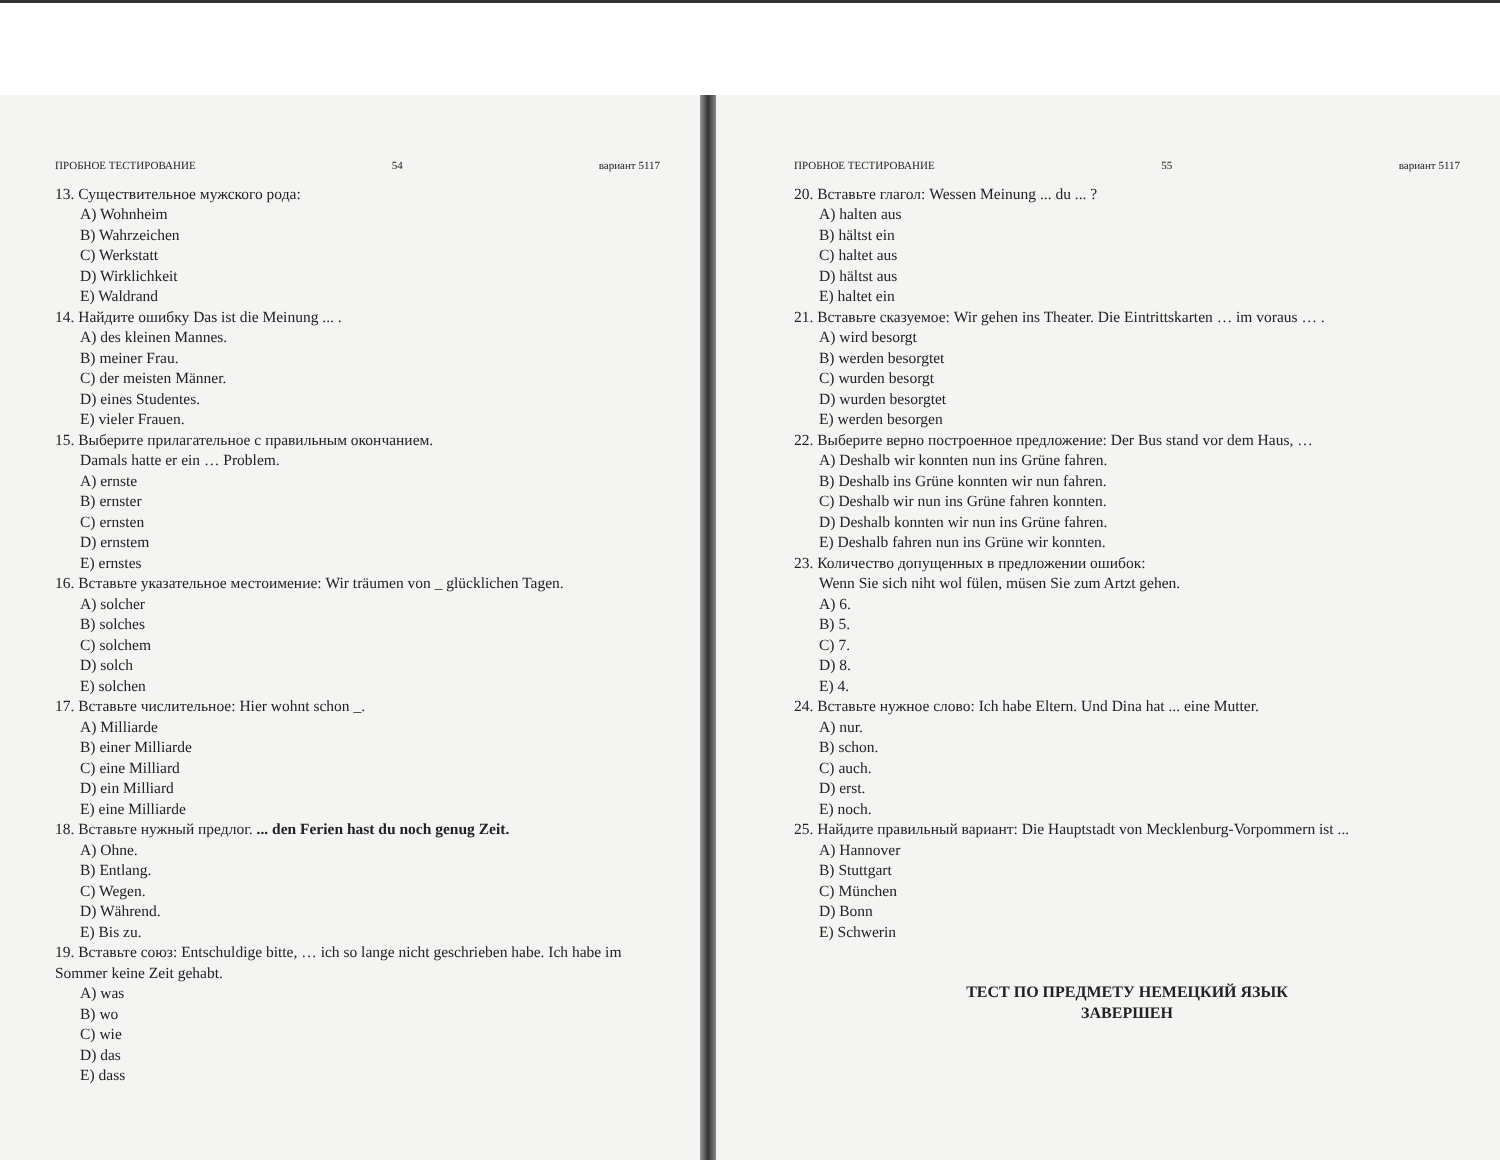ПРОБНОЕ ТЕСТИРОВАНИЕ 54 вариант 5117
13. Существительное мужского рода:
A) Wohnheim
B) Wahrzeichen
C) Werkstatt
D) Wirklichkeit
E) Waldrand
14. Найдите ошибку Das ist die Meinung ... .
A) des kleinen Mannes.
B) meiner Frau.
C) der meisten Männer.
D) eines Studentes.
E) vieler Frauen.
15. Выберите прилагательное с правильным окончанием.
Damals hatte er ein … Problem.
A) ernste
B) ernster
C) ernsten
D) ernstem
E) ernstes
16. Вставьте указательное местоимение: Wir träumen von _ glücklichen Tagen.
A) solcher
B) solches
C) solchem
D) solch
E) solchen
17. Вставьте числительное: Hier wohnt schon _.
A) Milliarde
B) einer Milliarde
C) eine Milliard
D) ein Milliard
E) eine Milliarde
18. Вставьте нужный предлог. ... den Ferien hast du noch genug Zeit.
A) Ohne.
B) Entlang.
C) Wegen.
D) Während.
E) Bis zu.
19. Вставьте союз: Entschuldige bitte, … ich so lange nicht geschrieben habe. Ich habe im Sommer keine Zeit gehabt.
A) was
B) wo
C) wie
D) das
E) dass
ПРОБНОЕ ТЕСТИРОВАНИЕ 55 вариант 5117
20. Вставьте глагол: Wessen Meinung ... du ... ?
A) halten aus
B) hältst ein
C) haltet aus
D) hältst aus
E) haltet ein
21. Вставьте сказуемое: Wir gehen ins Theater. Die Eintrittskarten … im voraus … .
A) wird besorgt
B) werden besorgtet
C) wurden besorgt
D) wurden besorgtet
E) werden besorgen
22. Выберите верно построенное предложение: Der Bus stand vor dem Haus, …
A) Deshalb wir konnten nun ins Grüne fahren.
B) Deshalb ins Grüne konnten wir nun fahren.
C) Deshalb wir nun ins Grüne fahren konnten.
D) Deshalb konnten wir nun ins Grüne fahren.
E) Deshalb fahren nun ins Grüne wir konnten.
23. Количество допущенных в предложении ошибок:
Wenn Sie sich niht wol fülen, müsen Sie zum Artzt gehen.
A) 6.
B) 5.
C) 7.
D) 8.
E) 4.
24. Вставьте нужное слово: Ich habe Eltern. Und Dina hat ... eine Mutter.
A) nur.
B) schon.
C) auch.
D) erst.
E) noch.
25. Найдите правильный вариант: Die Hauptstadt von Mecklenburg-Vorpommern ist ...
A) Hannover
B) Stuttgart
C) München
D) Bonn
E) Schwerin
ТЕСТ ПО ПРЕДМЕТУ НЕМЕЦКИЙ ЯЗЫК
ЗАВЕРШЕН